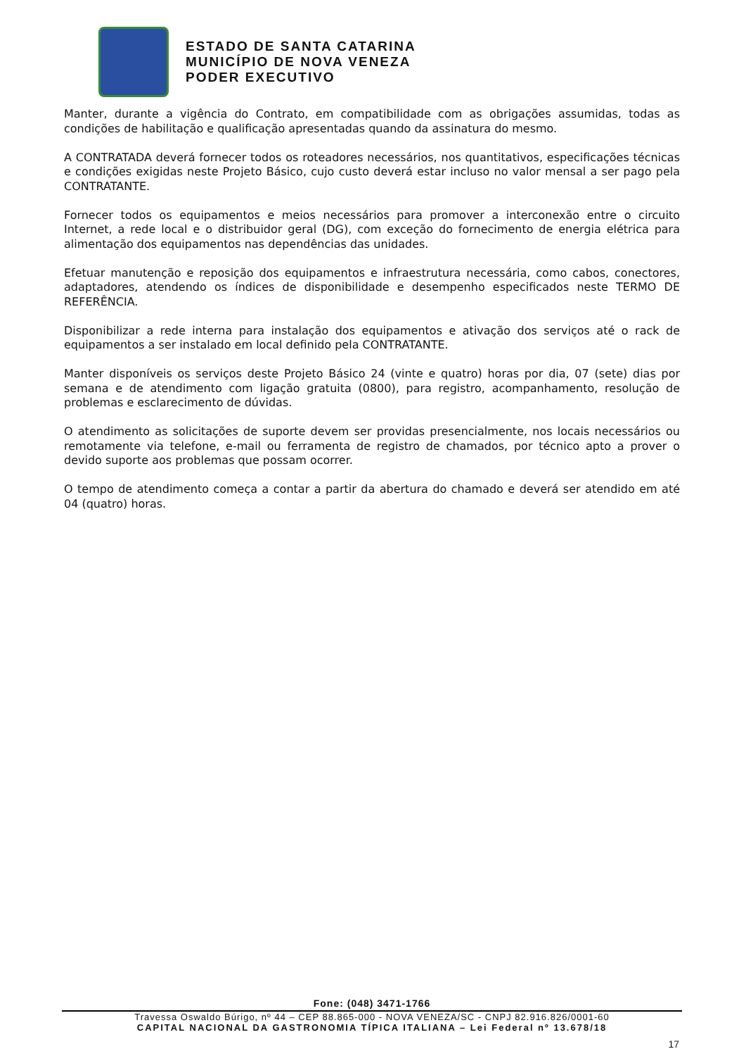ESTADO DE SANTA CATARINA
MUNICÍPIO DE NOVA VENEZA
PODER EXECUTIVO
Manter, durante a vigência do Contrato, em compatibilidade com as obrigações assumidas, todas as condições de habilitação e qualificação apresentadas quando da assinatura do mesmo.
A CONTRATADA deverá fornecer todos os roteadores necessários, nos quantitativos, especificações técnicas e condições exigidas neste Projeto Básico, cujo custo deverá estar incluso no valor mensal a ser pago pela CONTRATANTE.
Fornecer todos os equipamentos e meios necessários para promover a interconexão entre o circuito Internet, a rede local e o distribuidor geral (DG), com exceção do fornecimento de energia elétrica para alimentação dos equipamentos nas dependências das unidades.
Efetuar manutenção e reposição dos equipamentos e infraestrutura necessária, como cabos, conectores, adaptadores, atendendo os índices de disponibilidade e desempenho especificados neste TERMO DE REFERÊNCIA.
Disponibilizar a rede interna para instalação dos equipamentos e ativação dos serviços até o rack de equipamentos a ser instalado em local definido pela CONTRATANTE.
Manter disponíveis os serviços deste Projeto Básico 24 (vinte e quatro) horas por dia, 07 (sete) dias por semana e de atendimento com ligação gratuita (0800), para registro, acompanhamento, resolução de problemas e esclarecimento de dúvidas.
O atendimento as solicitações de suporte devem ser providas presencialmente, nos locais necessários ou remotamente via telefone, e-mail ou ferramenta de registro de chamados, por técnico apto a prover o devido suporte aos problemas que possam ocorrer.
O tempo de atendimento começa a contar a partir da abertura do chamado e deverá ser atendido em até 04 (quatro) horas.
Fone: (048) 3471-1766
Travessa Oswaldo Búrigo, nº 44 – CEP 88.865-000 - NOVA VENEZA/SC - CNPJ 82.916.826/0001-60
CAPITAL NACIONAL DA GASTRONOMIA TÍPICA ITALIANA – Lei Federal nº 13.678/18
17